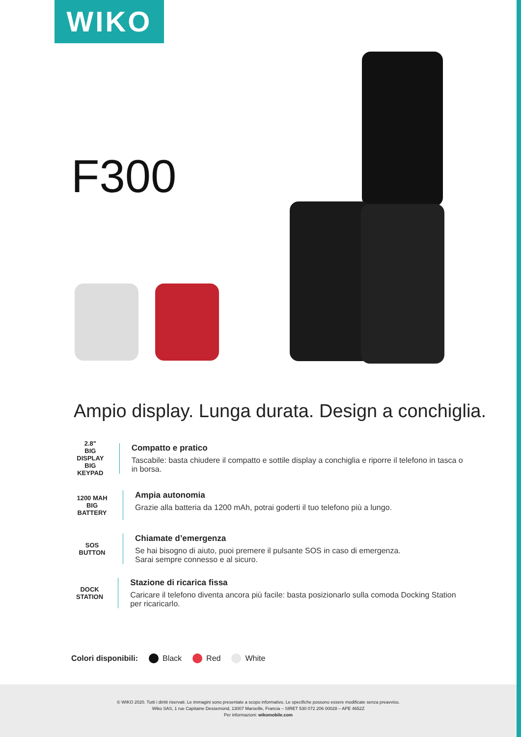WIKO
F300
Ampio display. Lunga durata. Design a conchiglia.
2.8"
BIG DISPLAY
BIG KEYPAD
Compatto e pratico
Tascabile: basta chiudere il compatto e sottile display a conchiglia e riporre il telefono in tasca o in borsa.
1200 MAH
BIG BATTERY
Ampia autonomia
Grazie alla batteria da 1200 mAh, potrai goderti il tuo telefono più a lungo.
SOS
BUTTON
Chiamate d’emergenza
Se hai bisogno di aiuto, puoi premere il pulsante SOS in caso di emergenza.
Sarai sempre connesso e al sicuro.
DOCK STATION
Stazione di ricarica fissa
Caricare il telefono diventa ancora più facile: basta posizionarlo sulla comoda Docking Station per ricaricarlo.
Colori disponibili: Black Red White
© WIKO 2020. Tutti i diritti riservati. Le immagini sono presentate a scopo informativo. Le specifiche possono essere modificate senza preavviso.
Wiko SAS, 1 rue Capitaine Dessemond, 13007 Marseille, Francia – SIRET 530 072 206 00028 – APE 4652Z
Per informazioni: wikomobile.com